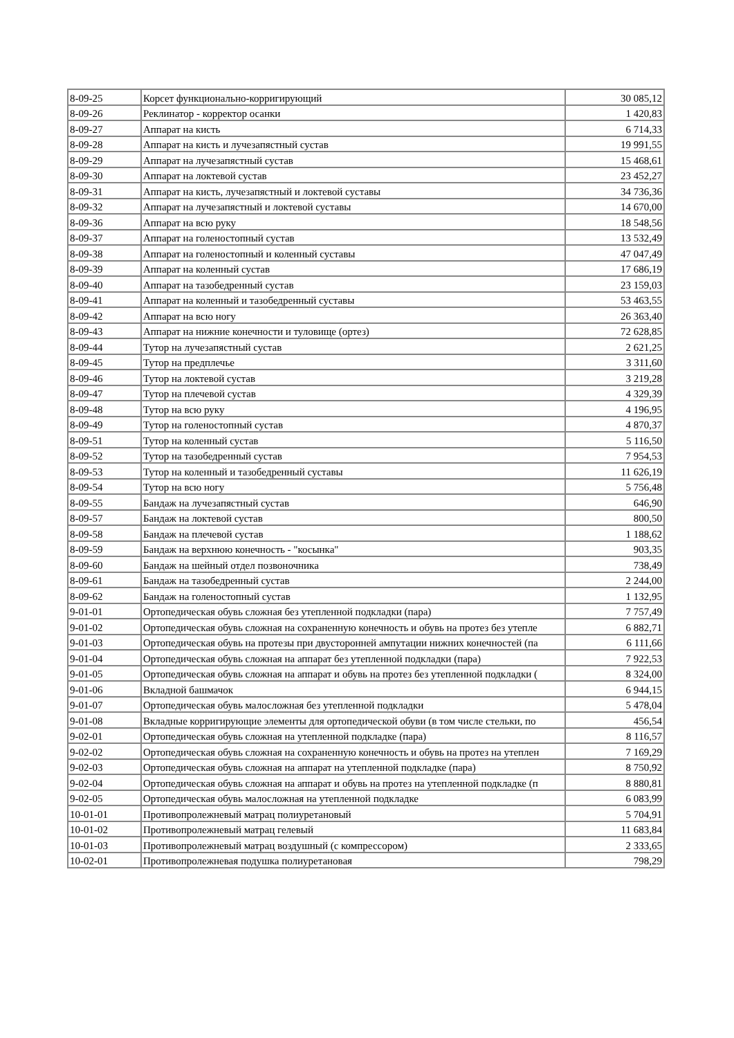| 8-09-25 | Корсет функционально-корригирующий | 30 085,12 |
| 8-09-26 | Реклинатор - корректор осанки | 1 420,83 |
| 8-09-27 | Аппарат на кисть | 6 714,33 |
| 8-09-28 | Аппарат на кисть и лучезапястный сустав | 19 991,55 |
| 8-09-29 | Аппарат на лучезапястный сустав | 15 468,61 |
| 8-09-30 | Аппарат на локтевой сустав | 23 452,27 |
| 8-09-31 | Аппарат на кисть, лучезапястный и локтевой суставы | 34 736,36 |
| 8-09-32 | Аппарат на лучезапястный и локтевой суставы | 14 670,00 |
| 8-09-36 | Аппарат на всю руку | 18 548,56 |
| 8-09-37 | Аппарат на голеностопный сустав | 13 532,49 |
| 8-09-38 | Аппарат на голеностопный и коленный суставы | 47 047,49 |
| 8-09-39 | Аппарат на коленный сустав | 17 686,19 |
| 8-09-40 | Аппарат на тазобедренный сустав | 23 159,03 |
| 8-09-41 | Аппарат на коленный и тазобедренный суставы | 53 463,55 |
| 8-09-42 | Аппарат на всю ногу | 26 363,40 |
| 8-09-43 | Аппарат на нижние конечности и туловище (ортез) | 72 628,85 |
| 8-09-44 | Тутор на лучезапястный сустав | 2 621,25 |
| 8-09-45 | Тутор на предплечье | 3 311,60 |
| 8-09-46 | Тутор на локтевой сустав | 3 219,28 |
| 8-09-47 | Тутор на плечевой сустав | 4 329,39 |
| 8-09-48 | Тутор на всю руку | 4 196,95 |
| 8-09-49 | Тутор на голеностопный сустав | 4 870,37 |
| 8-09-51 | Тутор на коленный сустав | 5 116,50 |
| 8-09-52 | Тутор на тазобедренный сустав | 7 954,53 |
| 8-09-53 | Тутор на коленный и тазобедренный суставы | 11 626,19 |
| 8-09-54 | Тутор на всю ногу | 5 756,48 |
| 8-09-55 | Бандаж на лучезапястный сустав | 646,90 |
| 8-09-57 | Бандаж на локтевой сустав | 800,50 |
| 8-09-58 | Бандаж на плечевой сустав | 1 188,62 |
| 8-09-59 | Бандаж на верхнюю конечность - "косынка" | 903,35 |
| 8-09-60 | Бандаж на шейный отдел позвоночника | 738,49 |
| 8-09-61 | Бандаж на тазобедренный сустав | 2 244,00 |
| 8-09-62 | Бандаж на голеностопный сустав | 1 132,95 |
| 9-01-01 | Ортопедическая обувь сложная без утепленной подкладки (пара) | 7 757,49 |
| 9-01-02 | Ортопедическая обувь сложная на сохраненную конечность и обувь на протез без утепле | 6 882,71 |
| 9-01-03 | Ортопедическая обувь на протезы при двусторонней ампутации нижних конечностей (па | 6 111,66 |
| 9-01-04 | Ортопедическая обувь сложная на аппарат без утепленной подкладки (пара) | 7 922,53 |
| 9-01-05 | Ортопедическая обувь сложная на аппарат и обувь на протез без утепленной подкладки ( | 8 324,00 |
| 9-01-06 | Вкладной башмачок | 6 944,15 |
| 9-01-07 | Ортопедическая обувь малосложная без утепленной подкладки | 5 478,04 |
| 9-01-08 | Вкладные корригирующие элементы для ортопедической обуви (в том числе стельки, по | 456,54 |
| 9-02-01 | Ортопедическая обувь сложная на утепленной подкладке (пара) | 8 116,57 |
| 9-02-02 | Ортопедическая обувь сложная на сохраненную конечность и обувь на протез на утеплен | 7 169,29 |
| 9-02-03 | Ортопедическая обувь сложная на аппарат на утепленной подкладке (пара) | 8 750,92 |
| 9-02-04 | Ортопедическая обувь сложная на аппарат и обувь на протез на утепленной подкладке (п | 8 880,81 |
| 9-02-05 | Ортопедическая обувь малосложная на утепленной подкладке | 6 083,99 |
| 10-01-01 | Противопролежневый матрац полиуретановый | 5 704,91 |
| 10-01-02 | Противопролежневый матрац гелевый | 11 683,84 |
| 10-01-03 | Противопролежневый матрац воздушный (с компрессором) | 2 333,65 |
| 10-02-01 | Противопролежневая подушка полиуретановая | 798,29 |